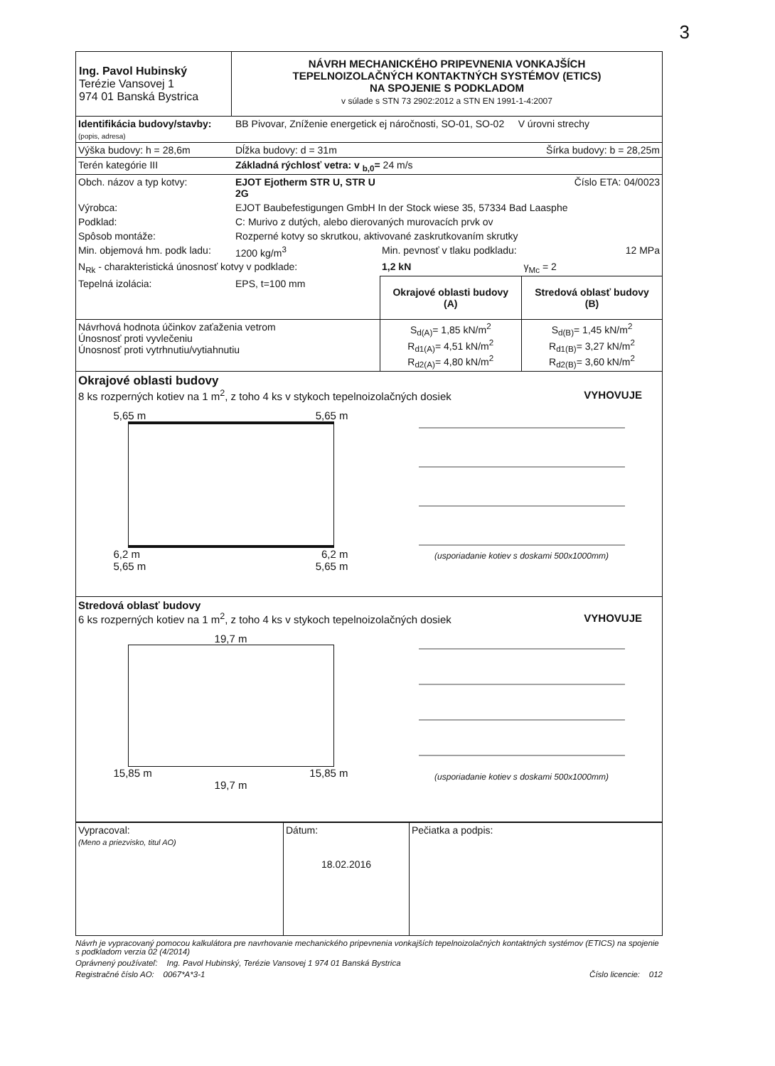3
| Ing. Pavol Hubinský Terézie Vansovej 1 974 01 Banská Bystrica | NÁVRH MECHANICKÉHO PRIPEVNENIA VONKAJŠÍCH TEPELNOIZOLAČNÝCH KONTAKTNÝCH SYSTÉMOV (ETICS) NA SPOJENIE S PODKLADOM v súlade s STN 73 2902:2012 a STN EN 1991-1-4:2007 |
| Identifikácia budovy/stavby: (popis, adresa) | BB Pivovar, Zníženie energetick ej náročnosti, SO-01, SO-02 V úrovni strechy | | |
| Výška budovy: h = 28,6m | Dĺžka budovy: d = 31m | Šírka budovy: b = 28,25m | |
| Terén kategórie III | Základná rýchlosť vetra: v <sub>b,0</sub>= 24 m/s | | |
| Obch. názov a typ kotvy: | EJOT Ejotherm STR U, STR U 2G | Číslo ETA: 04/0023 | |
| Výrobca: | EJOT Baubefestigungen GmbH In der Stock wiese 35, 57334 Bad Laasphe | | |
| Podklad: | C: Murivo z dutých, alebo dierovaných murovacích prvk ov | | |
| Spôsob montáže: | Rozperné kotvy so skrutkou, aktivované zaskrutkovaním skrutky | | |
| Min. objemová hm. podk ladu: | 1200 kg/m<sup>3</sup> | Min. pevnosť v tlaku podkladu: | 12 MPa |
| N<sub>Rk</sub> - charakteristická únosnosť kotvy v podklade: | | 1,2 kN | γ<sub>Mc</sub> = 2 |
| Tepelná izolácia: | EPS, t=100 mm | Okrajové oblasti budovy (A) | Stredová oblasť budovy (B) |
| Návrhová hodnota účinkov zaťaženia vetrom Únosnosť proti vyvlečeniu Únosnosť proti vytrhnutiu/vytiahnutiu | | S<sub>d(A)</sub>= 1,85 kN/m<sup>2</sup> R<sub>d1(A)</sub>= 4,51 kN/m<sup>2</sup> R<sub>d2(A)</sub>= 4,80 kN/m<sup>2</sup> | S<sub>d(B)</sub>= 1,45 kN/m<sup>2</sup> R<sub>d1(B)</sub>= 3,27 kN/m<sup>2</sup> R<sub>d2(B)</sub>= 3,60 kN/m<sup>2</sup> |
Okrajové oblasti budovy
8 ks rozperných kotiev na 1 m<sup>2</sup>, z toho 4 ks v stykoch tepelnoizolačných dosiek VYHOVUJE
5,65 m 5,65 m
6,2 m 6,2 m
5,65 m 5,65 m
(usporiadanie kotiev s doskami 500x1000mm)
Stredová oblasť budovy
6 ks rozperných kotiev na 1 m<sup>2</sup>, z toho 4 ks v stykoch tepelnoizolačných dosiek VYHOVUJE
19,7 m
15,85 m 15,85 m
19,7 m
(usporiadanie kotiev s doskami 500x1000mm)
| Vypracoval: (Meno a priezvisko, titul AO) | Dátum: 18.02.2016 | Pečiatka a podpis: |
Návrh je vypracovaný pomocou kalkulátora pre navrhovanie mechanického pripevnenia vonkajších tepelnoizolačných kontaktných systémov (ETICS) na spojenie s podkladom verzia 02 (4/2014)
Oprávnený používateľ: Ing. Pavol Hubinský, Terézie Vansovej 1 974 01 Banská Bystrica
Registračné číslo AO: 0067*A*3-1 Číslo licencie: 012